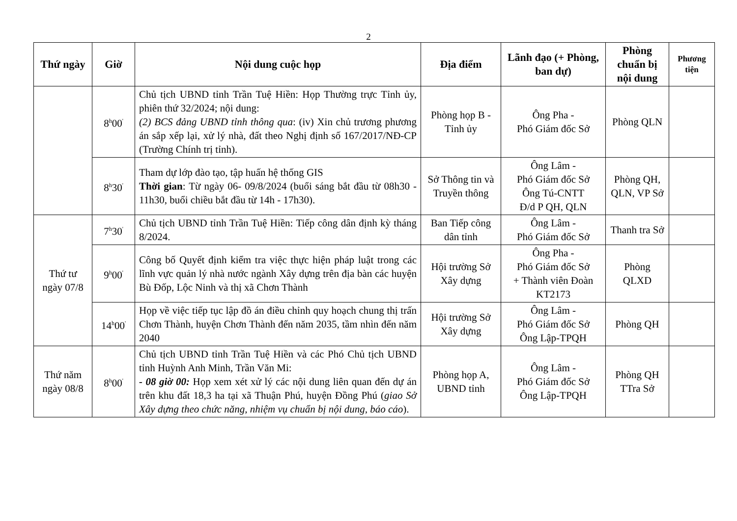2
| Thứ ngày | Giờ | Nội dung cuộc họp | Địa điểm | Lãnh đạo (+ Phòng, ban dự) | Phòng chuẩn bị nội dung | Phương tiện |
| --- | --- | --- | --- | --- | --- | --- |
| | 8<sup>h</sup>00<sup>'</sup> | Chủ tịch UBND tỉnh Trần Tuệ Hiền: Họp Thường trực Tỉnh ủy, phiên thứ 32/2024; nội dung: (2) BCS đảng UBND tỉnh thông qua : (iv) Xin chủ trương phương án sắp xếp lại, xử lý nhà, đất theo Nghị định số 167/2017/NĐ-CP (Trường Chính trị tỉnh). | Phòng họp B - Tỉnh ủy | Ông Pha - Phó Giám đốc Sở | Phòng QLN | |
| | 8<sup>h</sup>30<sup>'</sup> | Tham dự lớp đào tạo, tập huấn hệ thống GIS Thời gian : Từ ngày 06- 09/8/2024 (buổi sáng bắt đầu từ 08h30 - 11h30, buổi chiều bắt đầu từ 14h - 17h30). | Sở Thông tin và Truyền thông | Ông Lâm - Phó Giám đốc Sở Ông Tú-CNTT Đ/d P QH, QLN | Phòng QH, QLN, VP Sở | |
| Thứ tư ngày 07/8 | 7<sup>h</sup>30<sup>'</sup> | Chủ tịch UBND tỉnh Trần Tuệ Hiền: Tiếp công dân định kỳ tháng 8/2024. | Ban Tiếp công dân tỉnh | Ông Lâm - Phó Giám đốc Sở | Thanh tra Sở | |
| | 9<sup>h</sup>00<sup>'</sup> | Công bố Quyết định kiểm tra việc thực hiện pháp luật trong các lĩnh vực quản lý nhà nước ngành Xây dựng trên địa bàn các huyện Bù Đốp, Lộc Ninh và thị xã Chơn Thành | Hội trường Sở Xây dựng | Ông Pha - Phó Giám đốc Sở + Thành viên Đoàn KT2173 | Phòng QLXD | |
| | 14<sup>h</sup>00<sup>'</sup> | Họp về việc tiếp tục lập đồ án điều chỉnh quy hoạch chung thị trấn Chơn Thành, huyện Chơn Thành đến năm 2035, tầm nhìn đến năm 2040 | Hội trường Sở Xây dựng | Ông Lâm - Phó Giám đốc Sở Ông Lập-TPQH | Phòng QH | |
| Thứ năm ngày 08/8 | 8<sup>h</sup>00<sup>'</sup> | Chủ tịch UBND tỉnh Trần Tuệ Hiền và các Phó Chủ tịch UBND tỉnh Huỳnh Anh Minh, Trần Văn Mi: - 08 giờ 00: Họp xem xét xử lý các nội dung liên quan đến dự án trên khu đất 18,3 ha tại xã Thuận Phú, huyện Đồng Phú ( giao Sở Xây dựng theo chức năng, nhiệm vụ chuẩn bị nội dung, báo cáo ). | Phòng họp A, UBND tỉnh | Ông Lâm - Phó Giám đốc Sở Ông Lập-TPQH | Phòng QH TTra Sở | |